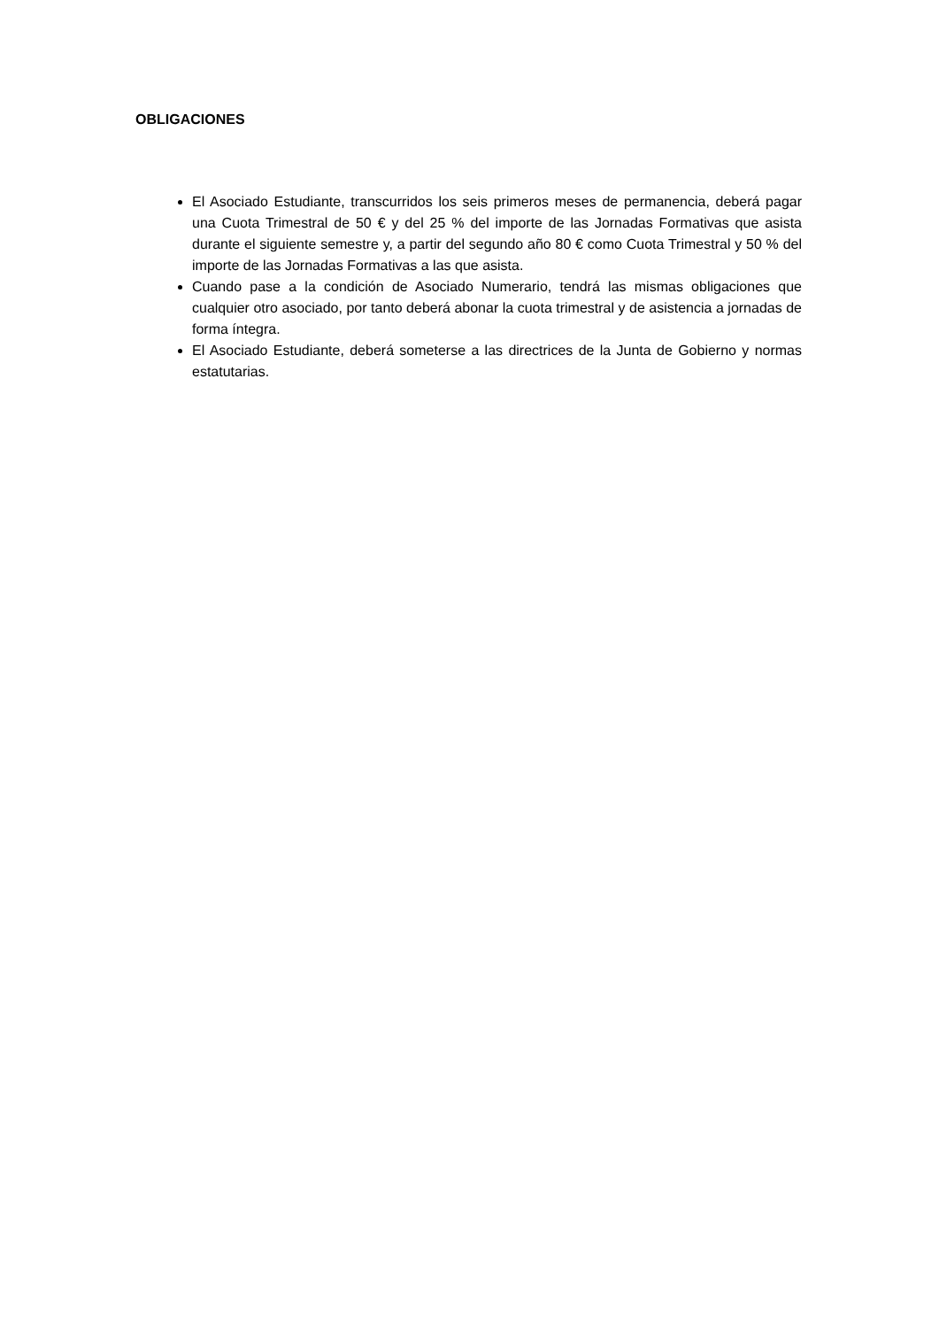OBLIGACIONES
El Asociado Estudiante, transcurridos los seis primeros meses de permanencia, deberá pagar una Cuota Trimestral de 50 € y del 25 % del importe de las Jornadas Formativas que asista durante el siguiente semestre y, a partir del segundo año 80 € como Cuota Trimestral y 50 % del importe de las Jornadas Formativas a las que asista.
Cuando pase a la condición de Asociado Numerario, tendrá las mismas obligaciones que cualquier otro asociado, por tanto deberá abonar la cuota trimestral y de asistencia a jornadas de forma íntegra.
El Asociado Estudiante, deberá someterse a las directrices de la Junta de Gobierno y normas estatutarias.